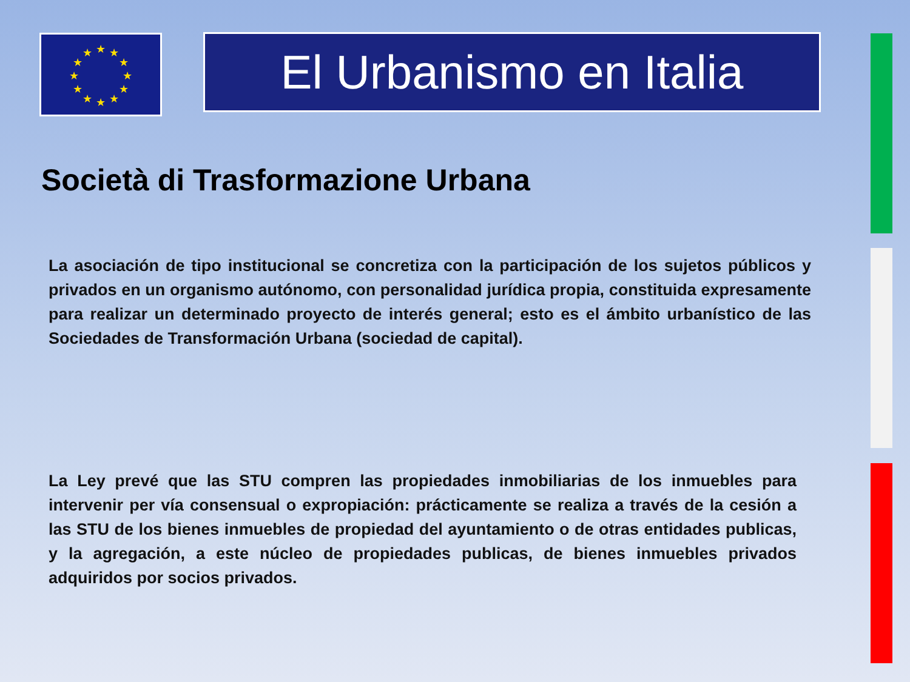★
★
★
★
★
★
★
★
★
★
★
★
El Urbanismo en Italia
Società di Trasformazione Urbana
La asociación de tipo institucional se concretiza con la participación de los sujetos públicos y privados en un organismo autónomo, con personalidad jurídica propia, constituida expresamente para realizar un determinado proyecto de interés general; esto es el ámbito urbanístico de las Sociedades de Transformación Urbana (sociedad de capital).
La Ley prevé que las STU compren las propiedades inmobiliarias de los inmuebles para intervenir per vía consensual o expropiación: prácticamente se realiza a través de la cesión a las STU de los bienes inmuebles de propiedad del ayuntamiento o de otras entidades publicas, y la agregación, a este núcleo de propiedades publicas, de bienes inmuebles privados adquiridos por socios privados.